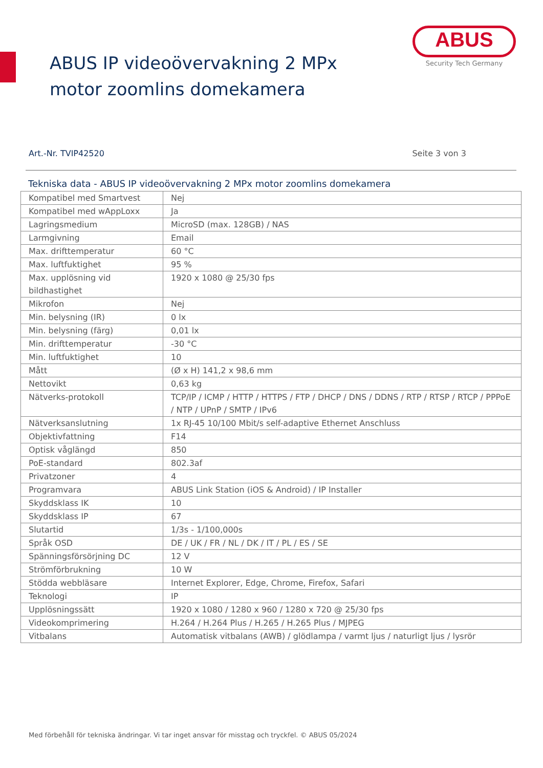ABUS
Security Tech Germany
ABUS IP videoövervakning 2 MPx motor zoomlins domekamera
Art.-Nr. TVIP42520 Seite 3 von 3
Tekniska data - ABUS IP videoövervakning 2 MPx motor zoomlins domekamera
| Kompatibel med Smartvest | Nej |
| Kompatibel med wAppLoxx | Ja |
| Lagringsmedium | MicroSD (max. 128GB) / NAS |
| Larmgivning | Email |
| Max. drifttemperatur | 60 °C |
| Max. luftfuktighet | 95 % |
| Max. upplösning vid bildhastighet | 1920 x 1080 @ 25/30 fps |
| Mikrofon | Nej |
| Min. belysning (IR) | 0 lx |
| Min. belysning (färg) | 0,01 lx |
| Min. drifttemperatur | -30 °C |
| Min. luftfuktighet | 10 |
| Mått | (Ø x H) 141,2 x 98,6 mm |
| Nettovikt | 0,63 kg |
| Nätverks-protokoll | TCP/IP / ICMP / HTTP / HTTPS / FTP / DHCP / DNS / DDNS / RTP / RTSP / RTCP / PPPoE / NTP / UPnP / SMTP / IPv6 |
| Nätverksanslutning | 1x RJ-45 10/100 Mbit/s self-adaptive Ethernet Anschluss |
| Objektivfattning | F14 |
| Optisk våglängd | 850 |
| PoE-standard | 802.3af |
| Privatzoner | 4 |
| Programvara | ABUS Link Station (iOS & Android) / IP Installer |
| Skyddsklass IK | 10 |
| Skyddsklass IP | 67 |
| Slutartid | 1/3s - 1/100,000s |
| Språk OSD | DE / UK / FR / NL / DK / IT / PL / ES / SE |
| Spänningsförsörjning DC | 12 V |
| Strömförbrukning | 10 W |
| Stödda webbläsare | Internet Explorer, Edge, Chrome, Firefox, Safari |
| Teknologi | IP |
| Upplösningssätt | 1920 x 1080 / 1280 x 960 / 1280 x 720 @ 25/30 fps |
| Videokomprimering | H.264 / H.264 Plus / H.265 / H.265 Plus / MJPEG |
| Vitbalans | Automatisk vitbalans (AWB) / glödlampa / varmt ljus / naturligt ljus / lysrör |
Med förbehåll för tekniska ändringar. Vi tar inget ansvar för misstag och tryckfel. © ABUS 05/2024